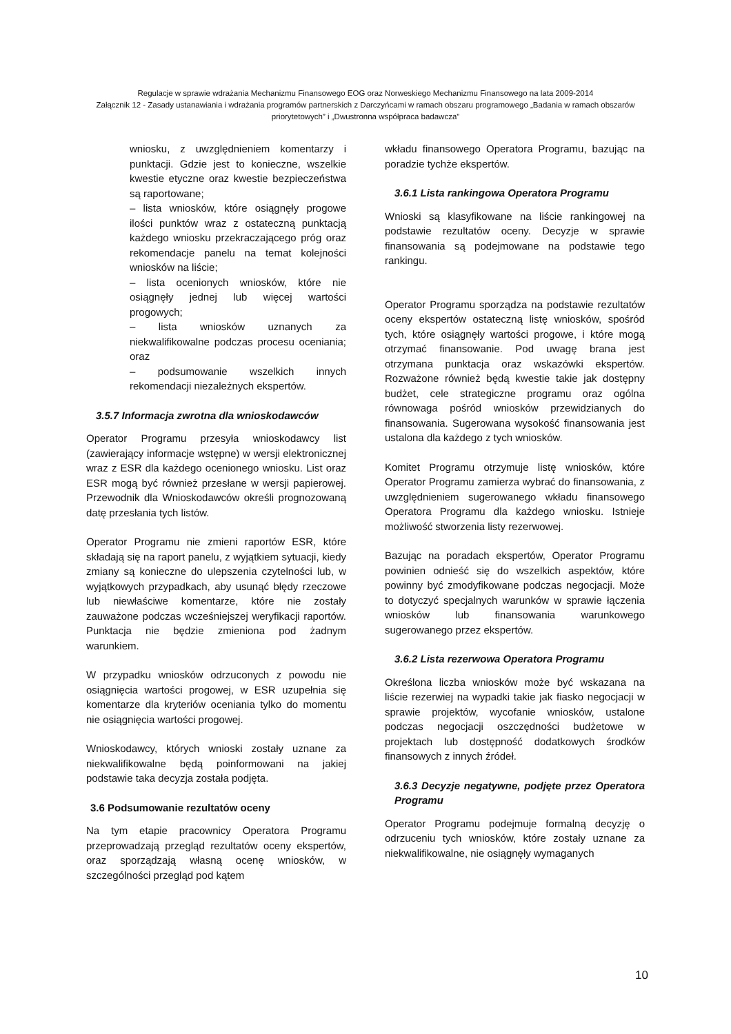Regulacje w sprawie wdrażania Mechanizmu Finansowego EOG oraz Norweskiego Mechanizmu Finansowego na lata 2009-2014
Załącznik 12 - Zasady ustanawiania i wdrażania programów partnerskich z Darczyńcami w ramach obszaru programowego „Badania w ramach obszarów priorytetowych” i „Dwustronna współpraca badawcza”
wniosku, z uwzględnieniem komentarzy i punktacji. Gdzie jest to konieczne, wszelkie kwestie etyczne oraz kwestie bezpieczeństwa są raportowane;
– lista wniosków, które osiągnęły progowe ilości punktów wraz z ostateczną punktacją każdego wniosku przekraczającego próg oraz rekomendacje panelu na temat kolejności wniosków na liście;
– lista ocenionych wniosków, które nie osiągnęły jednej lub więcej wartości progowych;
– lista wniosków uznanych za niekwalifikowalne podczas procesu oceniania; oraz
– podsumowanie wszelkich innych rekomendacji niezależnych ekspertów.
3.5.7 Informacja zwrotna dla wnioskodawców
Operator Programu przesyła wnioskodawcy list (zawierający informacje wstępne) w wersji elektronicznej wraz z ESR dla każdego ocenionego wniosku. List oraz ESR mogą być również przesłane w wersji papierowej. Przewodnik dla Wnioskodawców określi prognozowaną datę przesłania tych listów.
Operator Programu nie zmieni raportów ESR, które składają się na raport panelu, z wyjątkiem sytuacji, kiedy zmiany są konieczne do ulepszenia czytelności lub, w wyjątkowych przypadkach, aby usunąć błędy rzeczowe lub niewłaściwe komentarze, które nie zostały zauważone podczas wcześniejszej weryfikacji raportów. Punktacja nie będzie zmieniona pod żadnym warunkiem.
W przypadku wniosków odrzuconych z powodu nie osiągnięcia wartości progowej, w ESR uzupełnia się komentarze dla kryteriów oceniania tylko do momentu nie osiągnięcia wartości progowej.
Wnioskodawcy, których wnioski zostały uznane za niekwalifikowalne będą poinformowani na jakiej podstawie taka decyzja została podjęta.
3.6 Podsumowanie rezultatów oceny
Na tym etapie pracownicy Operatora Programu przeprowadzają przegląd rezultatów oceny ekspertów, oraz sporządzają własną ocenę wniosków, w szczególności przegląd pod kątem
wkładu finansowego Operatora Programu, bazując na poradzie tychże ekspertów.
3.6.1 Lista rankingowa Operatora Programu
Wnioski są klasyfikowane na liście rankingowej na podstawie rezultatów oceny. Decyzje w sprawie finansowania są podejmowane na podstawie tego rankingu.
Operator Programu sporządza na podstawie rezultatów oceny ekspertów ostateczną listę wniosków, spośród tych, które osiągnęły wartości progowe, i które mogą otrzymać finansowanie. Pod uwagę brana jest otrzymana punktacja oraz wskazówki ekspertów. Rozważone również będą kwestie takie jak dostępny budżet, cele strategiczne programu oraz ogólna równowaga pośród wniosków przewidzianych do finansowania. Sugerowana wysokość finansowania jest ustalona dla każdego z tych wniosków.
Komitet Programu otrzymuje listę wniosków, które Operator Programu zamierza wybrać do finansowania, z uwzględnieniem sugerowanego wkładu finansowego Operatora Programu dla każdego wniosku. Istnieje możliwość stworzenia listy rezerwowej.
Bazując na poradach ekspertów, Operator Programu powinien odnieść się do wszelkich aspektów, które powinny być zmodyfikowane podczas negocjacji. Może to dotyczyć specjalnych warunków w sprawie łączenia wniosków lub finansowania warunkowego sugerowanego przez ekspertów.
3.6.2 Lista rezerwowa Operatora Programu
Określona liczba wniosków może być wskazana na liście rezerwiej na wypadki takie jak fiasko negocjacji w sprawie projektów, wycofanie wniosków, ustalone podczas negocjacji oszczędności budżetowe w projektach lub dostępność dodatkowych środków finansowych z innych źródeł.
3.6.3 Decyzje negatywne, podjęte przez Operatora Programu
Operator Programu podejmuje formalną decyzję o odrzuceniu tych wniosków, które zostały uznane za niekwalifikowalne, nie osiągnęły wymaganych
10